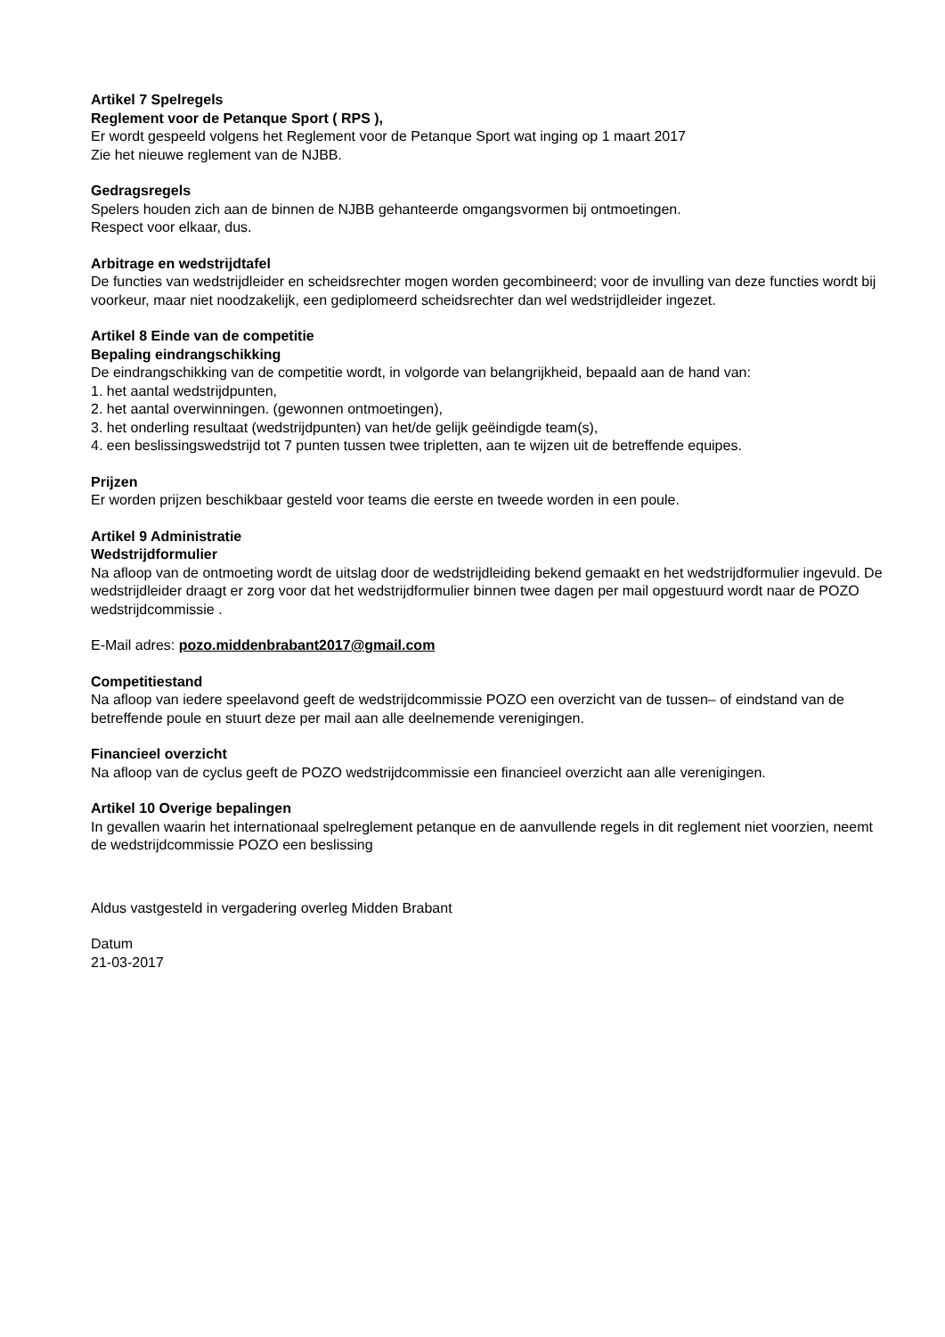Artikel 7 Spelregels
Reglement voor de Petanque Sport ( RPS ),
Er wordt gespeeld volgens het Reglement voor de Petanque Sport wat inging op 1 maart 2017
Zie het nieuwe reglement van de NJBB.
Gedragsregels
Spelers houden zich aan de binnen de NJBB gehanteerde omgangsvormen bij ontmoetingen.
Respect voor elkaar, dus.
Arbitrage en wedstrijdtafel
De functies van wedstrijdleider en scheidsrechter mogen worden gecombineerd; voor de invulling van deze functies wordt bij voorkeur, maar niet noodzakelijk, een gediplomeerd scheidsrechter dan wel wedstrijdleider ingezet.
Artikel 8 Einde van de competitie
Bepaling eindrangschikking
De eindrangschikking van de competitie wordt, in volgorde van belangrijkheid, bepaald aan de hand van:
1. het aantal wedstrijdpunten,
2. het aantal overwinningen. (gewonnen ontmoetingen),
3. het onderling resultaat (wedstrijdpunten) van het/de gelijk geëindigde team(s),
4. een beslissingswedstrijd tot 7 punten tussen twee tripletten, aan te wijzen uit de betreffende equipes.
Prijzen
Er worden prijzen beschikbaar gesteld voor teams die eerste en tweede worden in een poule.
Artikel 9 Administratie
Wedstrijdformulier
Na afloop van de ontmoeting wordt de uitslag door de wedstrijdleiding bekend gemaakt en het wedstrijdformulier ingevuld. De wedstrijdleider draagt er zorg voor dat het wedstrijdformulier binnen twee dagen per mail opgestuurd wordt naar de POZO wedstrijdcommissie .
E-Mail adres: pozo.middenbrabant2017@gmail.com
Competitiestand
Na afloop van iedere speelavond geeft de wedstrijdcommissie POZO een overzicht van de tussen– of eindstand van de betreffende poule en stuurt deze per mail aan alle deelnemende verenigingen.
Financieel overzicht
Na afloop van de cyclus geeft de POZO wedstrijdcommissie een financieel overzicht aan alle verenigingen.
Artikel 10 Overige bepalingen
In gevallen waarin het internationaal spelreglement petanque en de aanvullende regels in dit reglement niet voorzien, neemt de wedstrijdcommissie POZO een beslissing
Aldus vastgesteld in vergadering overleg Midden Brabant
Datum
21-03-2017